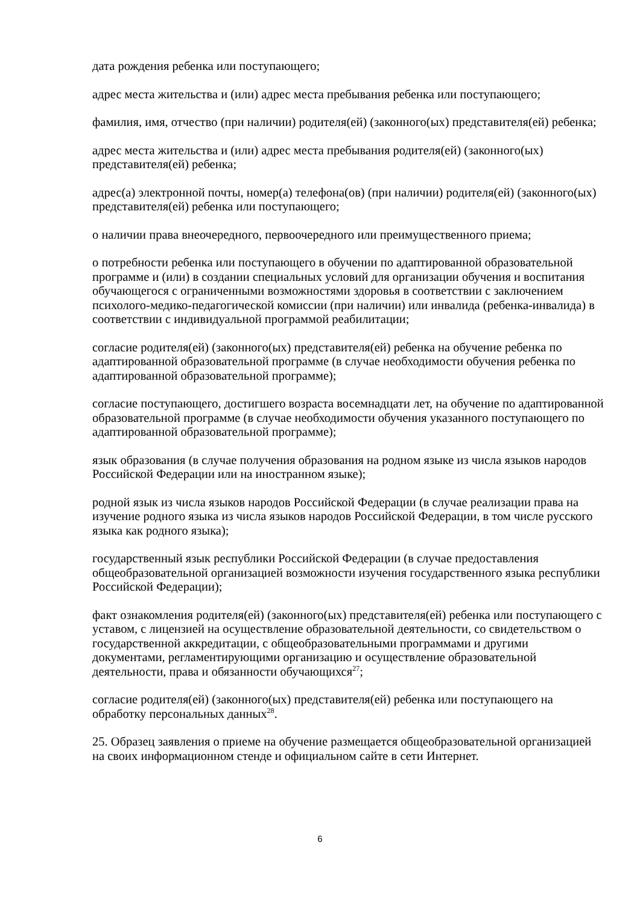дата рождения ребенка или поступающего;
адрес места жительства и (или) адрес места пребывания ребенка или поступающего;
фамилия, имя, отчество (при наличии) родителя(ей) (законного(ых) представителя(ей) ребенка;
адрес места жительства и (или) адрес места пребывания родителя(ей) (законного(ых) представителя(ей) ребенка;
адрес(а) электронной почты, номер(а) телефона(ов) (при наличии) родителя(ей) (законного(ых) представителя(ей) ребенка или поступающего;
о наличии права внеочередного, первоочередного или преимущественного приема;
о потребности ребенка или поступающего в обучении по адаптированной образовательной программе и (или) в создании специальных условий для организации обучения и воспитания обучающегося с ограниченными возможностями здоровья в соответствии с заключением психолого-медико-педагогической комиссии (при наличии) или инвалида (ребенка-инвалида) в соответствии с индивидуальной программой реабилитации;
согласие родителя(ей) (законного(ых) представителя(ей) ребенка на обучение ребенка по адаптированной образовательной программе (в случае необходимости обучения ребенка по адаптированной образовательной программе);
согласие поступающего, достигшего возраста восемнадцати лет, на обучение по адаптированной образовательной программе (в случае необходимости обучения указанного поступающего по адаптированной образовательной программе);
язык образования (в случае получения образования на родном языке из числа языков народов Российской Федерации или на иностранном языке);
родной язык из числа языков народов Российской Федерации (в случае реализации права на изучение родного языка из числа языков народов Российской Федерации, в том числе русского языка как родного языка);
государственный язык республики Российской Федерации (в случае предоставления общеобразовательной организацией возможности изучения государственного языка республики Российской Федерации);
факт ознакомления родителя(ей) (законного(ых) представителя(ей) ребенка или поступающего с уставом, с лицензией на осуществление образовательной деятельности, со свидетельством о государственной аккредитации, с общеобразовательными программами и другими документами, регламентирующими организацию и осуществление образовательной деятельности, права и обязанности обучающихся<sup>27</sup>;
согласие родителя(ей) (законного(ых) представителя(ей) ребенка или поступающего на обработку персональных данных<sup>28</sup>.
25. Образец заявления о приеме на обучение размещается общеобразовательной организацией на своих информационном стенде и официальном сайте в сети Интернет.
6